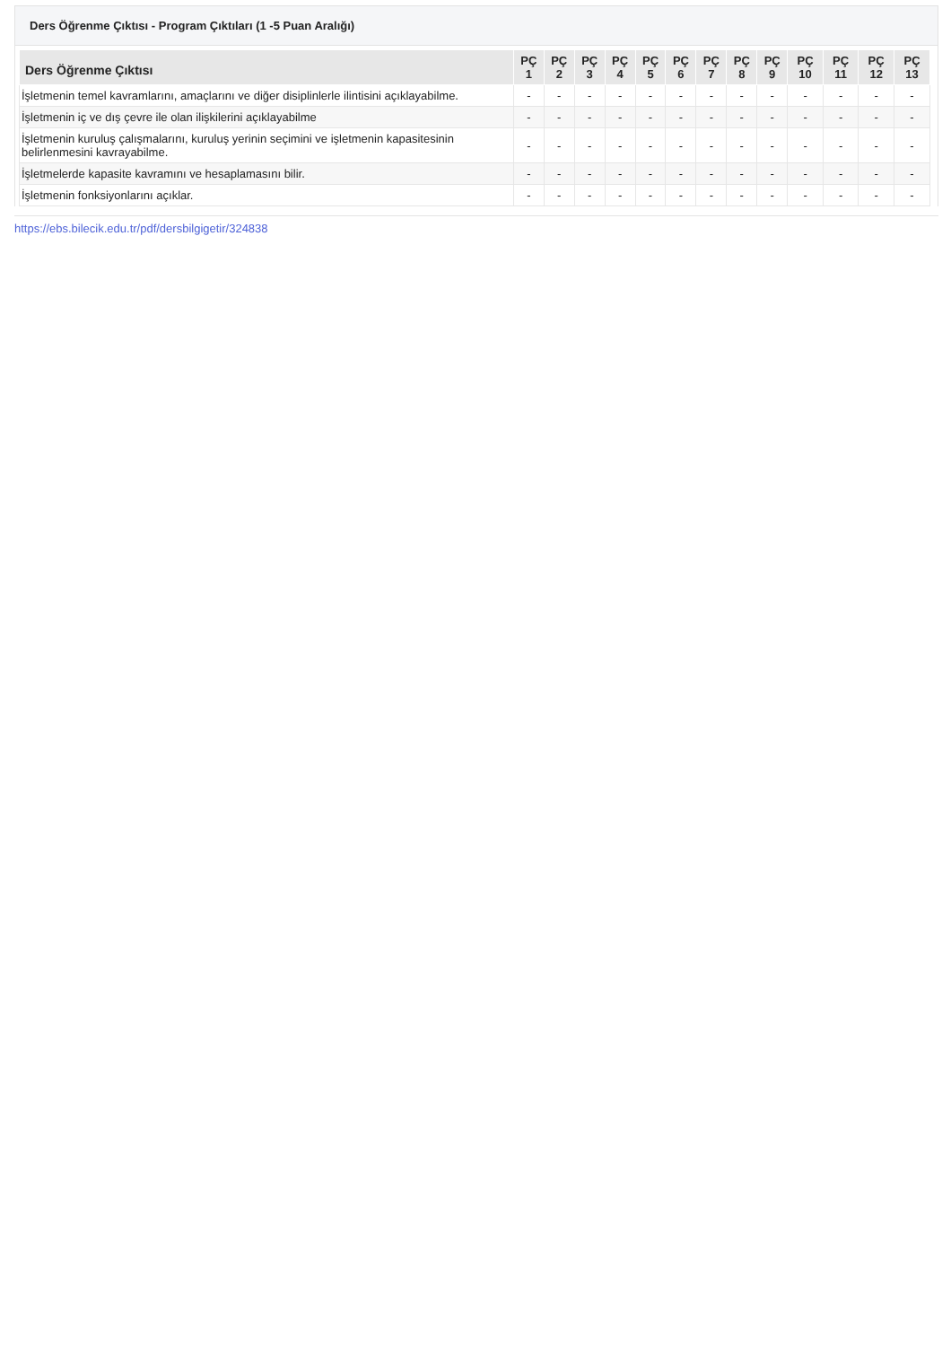Ders Öğrenme Çıktısı - Program Çıktıları (1 -5 Puan Aralığı)
| Ders Öğrenme Çıktısı | PÇ 1 | PÇ 2 | PÇ 3 | PÇ 4 | PÇ 5 | PÇ 6 | PÇ 7 | PÇ 8 | PÇ 9 | PÇ 10 | PÇ 11 | PÇ 12 | PÇ 13 |
| --- | --- | --- | --- | --- | --- | --- | --- | --- | --- | --- | --- | --- | --- |
| İşletmenin temel kavramlarını, amaçlarını ve diğer disiplinlerle ilintisini açıklayabilme. | - | - | - | - | - | - | - | - | - | - | - | - | - |
| İşletmenin iç ve dış çevre ile olan ilişkilerini açıklayabilme | - | - | - | - | - | - | - | - | - | - | - | - | - |
| İşletmenin kuruluş çalışmalarını, kuruluş yerinin seçimini ve işletmenin kapasitesinin belirlenmesini kavrayabilme. | - | - | - | - | - | - | - | - | - | - | - | - | - |
| İşletmelerde kapasite kavramını ve hesaplamasını bilir. | - | - | - | - | - | - | - | - | - | - | - | - | - |
| İşletmenin fonksiyonlarını açıklar. | - | - | - | - | - | - | - | - | - | - | - | - | - |
https://ebs.bilecik.edu.tr/pdf/dersbilgigetir/324838